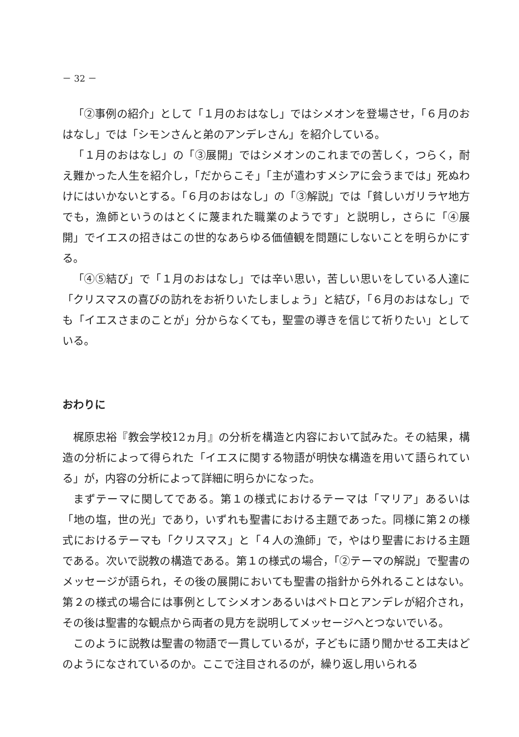－ 32 －
「②事例の紹介」として「１月のおはなし」ではシメオンを登場させ，「６月のおはなし」では「シモンさんと弟のアンデレさん」を紹介している。
「１月のおはなし」の「③展開」ではシメオンのこれまでの苦しく，つらく，耐え難かった人生を紹介し，「だからこそ」「主が遣わすメシアに会うまでは」死ぬわけにはいかないとする。「６月のおはなし」の「③解説」では「貧しいガリラヤ地方でも，漁師というのはとくに蔑まれた職業のようです」と説明し，さらに「④展開」でイエスの招きはこの世的なあらゆる価値観を問題にしないことを明らかにする。
「④⑤結び」で「１月のおはなし」では辛い思い，苦しい思いをしている人達に「クリスマスの喜びの訪れをお祈りいたしましょう」と結び，「６月のおはなし」でも「イエスさまのことが」分からなくても，聖霊の導きを信じて祈りたい」としている。
おわりに
梶原忠裕『教会学校12ヵ月』の分析を構造と内容において試みた。その結果，構造の分析によって得られた「イエスに関する物語が明快な構造を用いて語られている」が，内容の分析によって詳細に明らかになった。
まずテーマに関してである。第１の様式におけるテーマは「マリア」あるいは「地の塩，世の光」であり，いずれも聖書における主題であった。同様に第２の様式におけるテーマも「クリスマス」と「４人の漁師」で，やはり聖書における主題である。次いで説教の構造である。第１の様式の場合，「②テーマの解説」で聖書のメッセージが語られ，その後の展開においても聖書の指針から外れることはない。第２の様式の場合には事例としてシメオンあるいはペトロとアンデレが紹介され，その後は聖書的な観点から両者の見方を説明してメッセージへとつないでいる。
このように説教は聖書の物語で一貫しているが，子どもに語り聞かせる工夫はどのようになされているのか。ここで注目されるのが，繰り返し用いられる